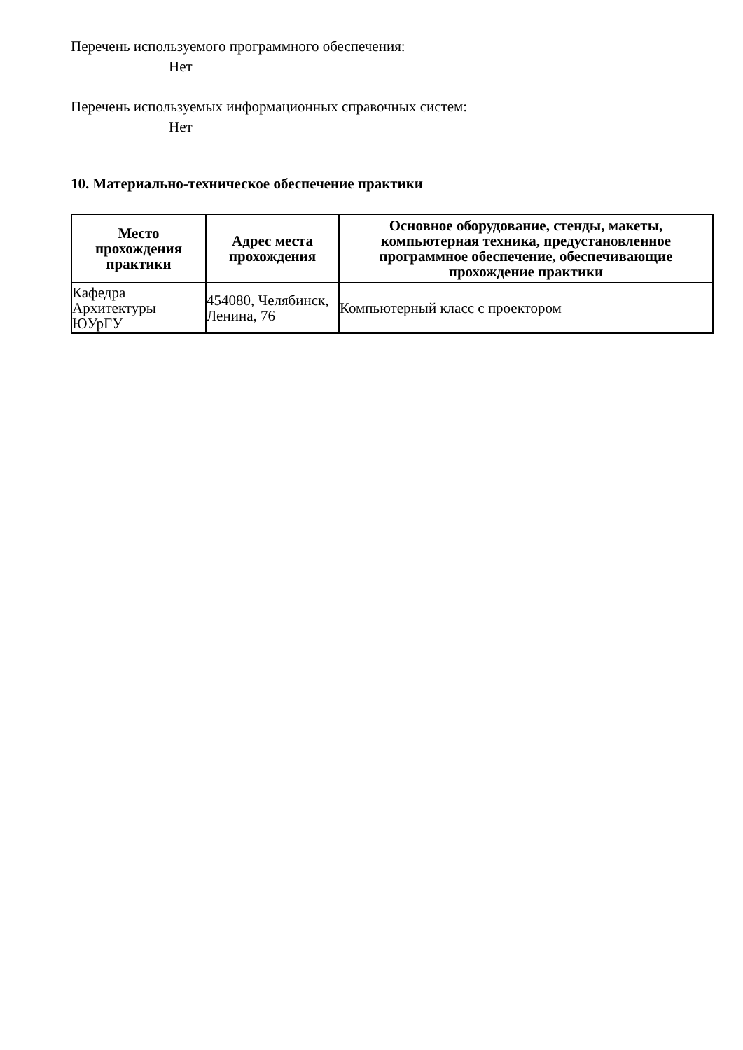Перечень используемого программного обеспечения:
Нет
Перечень используемых информационных справочных систем:
Нет
10. Материально-техническое обеспечение практики
| Место прохождения практики | Адрес места прохождения | Основное оборудование, стенды, макеты, компьютерная техника, предустановленное программное обеспечение, обеспечивающие прохождение практики |
| --- | --- | --- |
| Кафедра Архитектуры ЮУрГУ | 454080, Челябинск, Ленина, 76 | Компьютерный класс с проектором |